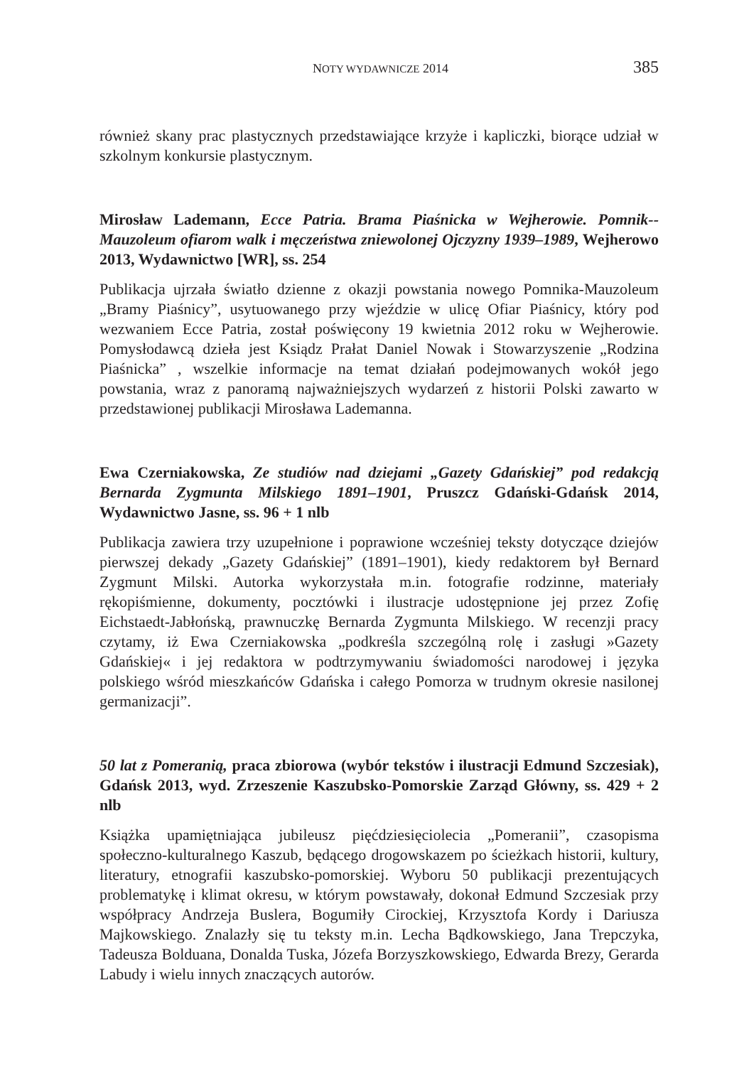NOTY WYDAWNICZE 2014 385
również skany prac plastycznych przedstawiające krzyże i kapliczki, biorące udział w szkolnym konkursie plastycznym.
Mirosław Lademann, Ecce Patria. Brama Piaśnicka w Wejherowie. Pomnik--Mauzoleum ofiarom walk i męczeństwa zniewolonej Ojczyzny 1939–1989, Wejherowo 2013, Wydawnictwo [WR], ss. 254
Publikacja ujrzała światło dzienne z okazji powstania nowego Pomnika-Mauzoleum „Bramy Piaśnicy”, usytuowanego przy wjeździe w ulicę Ofiar Piaśnicy, który pod wezwaniem Ecce Patria, został poświęcony 19 kwietnia 2012 roku w Wejherowie. Pomysłodawcą dzieła jest Ksiądz Prałat Daniel Nowak i Stowarzyszenie „Rodzina Piaśnicka” , wszelkie informacje na temat działań podejmowanych wokół jego powstania, wraz z panoramą najważniejszych wydarzeń z historii Polski zawarto w przedstawionej publikacji Mirosława Lademanna.
Ewa Czerniakowska, Ze studiów nad dziejami „Gazety Gdańskiej” pod redakcją Bernarda Zygmunta Milskiego 1891–1901, Pruszcz Gdański-Gdańsk 2014, Wydawnictwo Jasne, ss. 96 + 1 nlb
Publikacja zawiera trzy uzupełnione i poprawione wcześniej teksty dotyczące dziejów pierwszej dekady „Gazety Gdańskiej” (1891–1901), kiedy redaktorem był Bernard Zygmunt Milski. Autorka wykorzystała m.in. fotografie rodzinne, materiały rękopiśmienne, dokumenty, pocztówki i ilustracje udostępnione jej przez Zofię Eichstaedt-Jabłońską, prawnuczkę Bernarda Zygmunta Milskiego. W recenzji pracy czytamy, iż Ewa Czerniakowska „podkreśla szczególną rolę i zasługi »Gazety Gdańskiej« i jej redaktora w podtrzymywaniu świadomości narodowej i języka polskiego wśród mieszkańców Gdańska i całego Pomorza w trudnym okresie nasilonej germanizacji”.
50 lat z Pomeranią, praca zbiorowa (wybór tekstów i ilustracji Edmund Szczesiak), Gdańsk 2013, wyd. Zrzeszenie Kaszubsko-Pomorskie Zarząd Główny, ss. 429 + 2 nlb
Książka upamiętniająca jubileusz pięćdziesięciolecia „Pomeranii”, czasopisma społeczno-kulturalnego Kaszub, będącego drogowskazem po ścieżkach historii, kultury, literatury, etnografii kaszubsko-pomorskiej. Wyboru 50 publikacji prezentujących problematykę i klimat okresu, w którym powstawały, dokonał Edmund Szczesiak przy współpracy Andrzeja Buslera, Bogumiły Cirockiej, Krzysztofa Kordy i Dariusza Majkowskiego. Znalazły się tu teksty m.in. Lecha Bądkowskiego, Jana Trepczyka, Tadeusza Bolduana, Donalda Tuska, Józefa Borzyszkowskiego, Edwarda Brezy, Gerarda Labudy i wielu innych znaczących autorów.